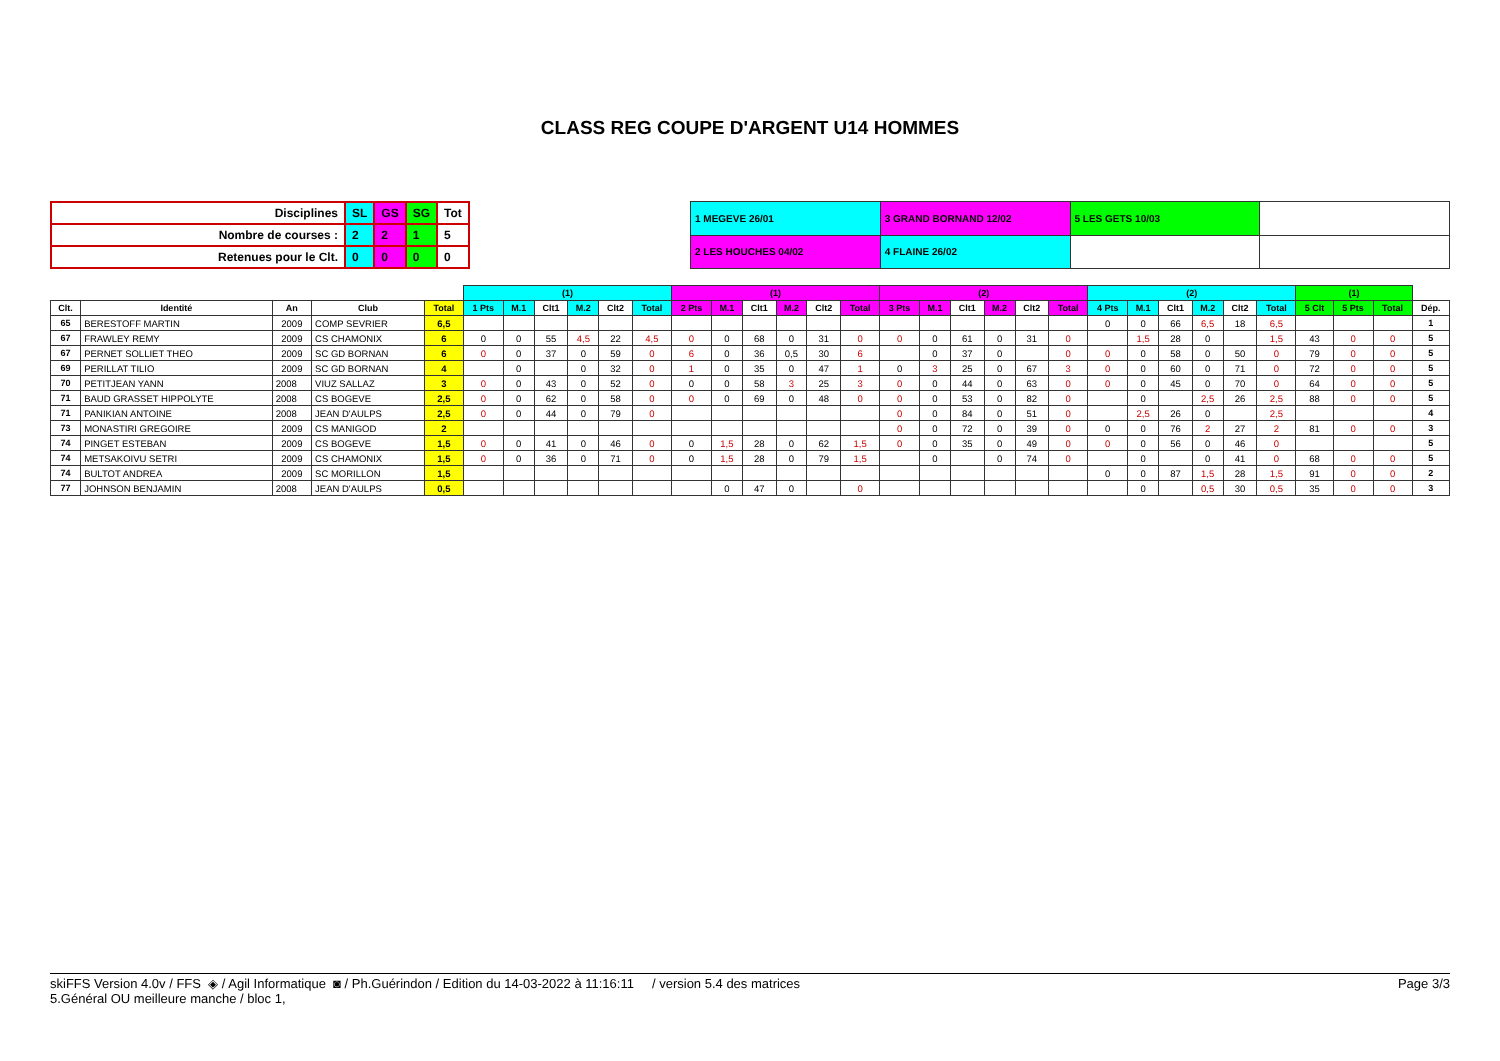CLASS REG COUPE D'ARGENT U14 HOMMES
| Disciplines | SL | GS | SG | Tot |
| Nombre de courses : | 2 | 2 | 1 | 5 |
| Retenues pour le Clt. | 0 | 0 | 0 | 0 |
| 1 MEGEVE 26/01 | 3 GRAND BORNAND 12/02 | 5 LES GETS 10/03 | |
| 2 LES HOUCHES 04/02 | 4 FLAINE 26/02 | | |
| | | | | | (1) | | | | | | (1) | | | | | | (2) | | | | | | (2) | | | | | | (1) | | | |
| --- | --- | --- | --- | --- | --- | --- | --- | --- | --- | --- | --- | --- | --- | --- | --- | --- | --- | --- | --- | --- | --- | --- | --- | --- | --- | --- | --- | --- | --- | --- | --- | --- |
| Clt. | Identité | An | Club | Total | 1 Pts | M.1 | Clt1 | M.2 | Clt2 | Total | 2 Pts | M.1 | Clt1 | M.2 | Clt2 | Total | 3 Pts | M.1 | Clt1 | M.2 | Clt2 | Total | 4 Pts | M.1 | Clt1 | M.2 | Clt2 | Total | 5 Clt | 5 Pts | Total | Dép. |
| 65 | BERESTOFF MARTIN | 2009 | COMP SEVRIER | 6,5 | | | | | | | | | | | | | | | | | | | 0 | 0 | 66 | 6,5 | 18 | 6,5 | | | | 1 |
| 67 | FRAWLEY REMY | 2009 | CS CHAMONIX | 6 | 0 | 0 | 55 | 4,5 | 22 | 4,5 | 0 | 0 | 68 | 0 | 31 | 0 | 0 | 0 | 61 | 0 | 31 | 0 | | 1,5 | 28 | 0 | | 1,5 | 43 | 0 | 0 | 5 |
| 67 | PERNET SOLLIET THEO | 2009 | SC GD BORNAN | 6 | 0 | 0 | 37 | 0 | 59 | 0 | 6 | 0 | 36 | 0,5 | 30 | 6 | | 0 | 37 | 0 | | 0 | 0 | 0 | 58 | 0 | 50 | 0 | 79 | 0 | 0 | 5 |
| 69 | PERILLAT TILIO | 2009 | SC GD BORNAN | 4 | | 0 | | 0 | 32 | 0 | 1 | 0 | 35 | 0 | 47 | 1 | 0 | 3 | 25 | 0 | 67 | 3 | 0 | 0 | 60 | 0 | 71 | 0 | 72 | 0 | 0 | 5 |
| 70 | PETITJEAN YANN | 2008 | VIUZ SALLAZ | 3 | 0 | 0 | 43 | 0 | 52 | 0 | 0 | 0 | 58 | 3 | 25 | 3 | 0 | 0 | 44 | 0 | 63 | 0 | 0 | 0 | 45 | 0 | 70 | 0 | 64 | 0 | 0 | 5 |
| 71 | BAUD GRASSET HIPPOLYTE | 2008 | CS BOGEVE | 2,5 | 0 | 0 | 62 | 0 | 58 | 0 | 0 | 0 | 69 | 0 | 48 | 0 | 0 | 0 | 53 | 0 | 82 | 0 | | 0 | | 2,5 | 26 | 2,5 | 88 | 0 | 0 | 5 |
| 71 | PANIKIAN ANTOINE | 2008 | JEAN D'AULPS | 2,5 | 0 | 0 | 44 | 0 | 79 | 0 | | | | | | | 0 | 0 | 84 | 0 | 51 | 0 | | 2,5 | 26 | 0 | | 2,5 | | | | 4 |
| 73 | MONASTIRI GREGOIRE | 2009 | CS MANIGOD | 2 | | | | | | | | | | | | | 0 | 0 | 72 | 0 | 39 | 0 | 0 | 0 | 76 | 2 | 27 | 2 | 81 | 0 | 0 | 3 |
| 74 | PINGET ESTEBAN | 2009 | CS BOGEVE | 1,5 | 0 | 0 | 41 | 0 | 46 | 0 | 0 | 1,5 | 28 | 0 | 62 | 1,5 | 0 | 0 | 35 | 0 | 49 | 0 | 0 | 0 | 56 | 0 | 46 | 0 | | | | 5 |
| 74 | METSAKOIVU SETRI | 2009 | CS CHAMONIX | 1,5 | 0 | 0 | 36 | 0 | 71 | 0 | 0 | 1,5 | 28 | 0 | 79 | 1,5 | | 0 | | 0 | 74 | 0 | | 0 | | 0 | 41 | 0 | 68 | 0 | 0 | 5 |
| 74 | BULTOT ANDREA | 2009 | SC MORILLON | 1,5 | | | | | | | | | | | | | | | | | | | 0 | 0 | 87 | 1,5 | 28 | 1,5 | 91 | 0 | 0 | 2 |
| 77 | JOHNSON BENJAMIN | 2008 | JEAN D'AULPS | 0,5 | | | | | | | | 0 | 47 | 0 | | 0 | | | | | | | | 0 | | 0,5 | 30 | 0,5 | 35 | 0 | 0 | 3 |
skiFFS Version 4.0v / FFS ◈ / Agil Informatique ◙ / Ph.Guérindon / Edition du 14-03-2022 à 11:16:11 / version 5.4 des matrices Page 3/3
5.Général OU meilleure manche / bloc 1,